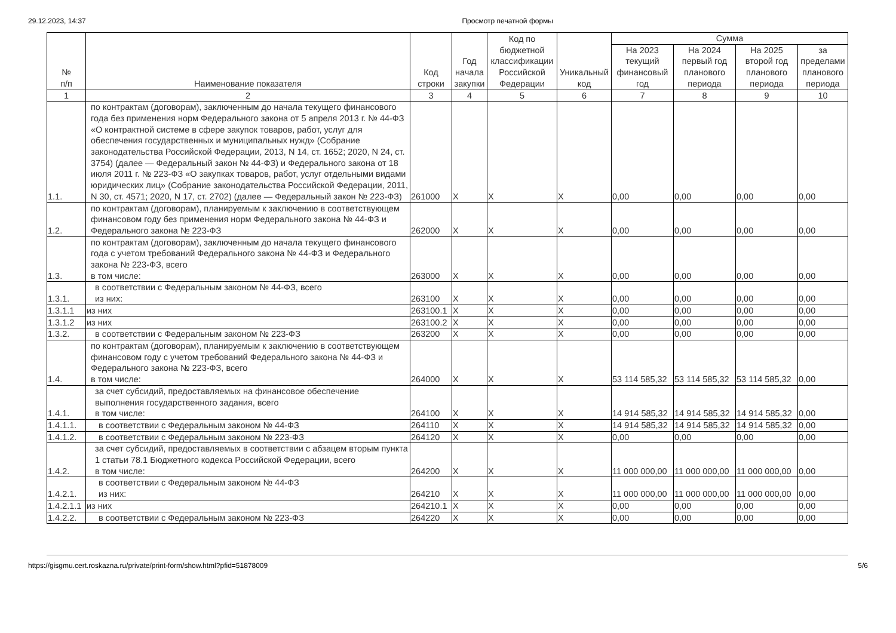29.12.2023, 14:37 Просмотр печатной формы
| № п/п | Наименование показателя | Код строки | Год начала закупки | Код по бюджетной классификации Российской Федерации | Уникальный код | Сумма | | | |
| --- | --- | --- | --- | --- | --- | --- | --- | --- | --- |
| | | | | | | На 2023 текущий финансовый год | На 2024 первый год планового периода | На 2025 второй год планового периода | за пределами планового периода |
| 1 | 2 | 3 | 4 | 5 | 6 | 7 | 8 | 9 | 10 |
| 1.1. | по контрактам (договорам), заключенным до начала текущего финансового года без применения норм Федерального закона от 5 апреля 2013 г. № 44-ФЗ «О контрактной системе в сфере закупок товаров, работ, услуг для обеспечения государственных и муниципальных нужд» (Собрание законодательства Российской Федерации, 2013, N 14, ст. 1652; 2020, N 24, ст. 3754) (далее — Федеральный закон № 44-ФЗ) и Федерального закона от 18 июля 2011 г. № 223-ФЗ «О закупках товаров, работ, услуг отдельными видами юридических лиц» (Собрание законодательства Российской Федерации, 2011, N 30, ст. 4571; 2020, N 17, ст. 2702) (далее — Федеральный закон № 223-ФЗ) | 261000 | X | X | X | 0,00 | 0,00 | 0,00 | 0,00 |
| 1.2. | по контрактам (договорам), планируемым к заключению в соответствующем финансовом году без применения норм Федерального закона № 44-ФЗ и Федерального закона № 223-ФЗ | 262000 | X | X | X | 0,00 | 0,00 | 0,00 | 0,00 |
| 1.3. | по контрактам (договорам), заключенным до начала текущего финансового года с учетом требований Федерального закона № 44-ФЗ и Федерального закона № 223-ФЗ, всего в том числе: | 263000 | X | X | X | 0,00 | 0,00 | 0,00 | 0,00 |
| 1.3.1. | в соответствии с Федеральным законом № 44-ФЗ, всего из них: | 263100 | X | X | X | 0,00 | 0,00 | 0,00 | 0,00 |
| 1.3.1.1 | из них | 263100.1 | X | X | X | 0,00 | 0,00 | 0,00 | 0,00 |
| 1.3.1.2 | из них | 263100.2 | X | X | X | 0,00 | 0,00 | 0,00 | 0,00 |
| 1.3.2. | в соответствии с Федеральным законом № 223-ФЗ | 263200 | X | X | X | 0,00 | 0,00 | 0,00 | 0,00 |
| 1.4. | по контрактам (договорам), планируемым к заключению в соответствующем финансовом году с учетом требований Федерального закона № 44-ФЗ и Федерального закона № 223-ФЗ, всего в том числе: | 264000 | X | X | X | 53 114 585,32 | 53 114 585,32 | 53 114 585,32 | 0,00 |
| 1.4.1. | за счет субсидий, предоставляемых на финансовое обеспечение выполнения государственного задания, всего в том числе: | 264100 | X | X | X | 14 914 585,32 | 14 914 585,32 | 14 914 585,32 | 0,00 |
| 1.4.1.1. | в соответствии с Федеральным законом № 44-ФЗ | 264110 | X | X | X | 14 914 585,32 | 14 914 585,32 | 14 914 585,32 | 0,00 |
| 1.4.1.2. | в соответствии с Федеральным законом № 223-ФЗ | 264120 | X | X | X | 0,00 | 0,00 | 0,00 | 0,00 |
| 1.4.2. | за счет субсидий, предоставляемых в соответствии с абзацем вторым пункта 1 статьи 78.1 Бюджетного кодекса Российской Федерации, всего в том числе: | 264200 | X | X | X | 11 000 000,00 | 11 000 000,00 | 11 000 000,00 | 0,00 |
| 1.4.2.1. | в соответствии с Федеральным законом № 44-ФЗ из них: | 264210 | X | X | X | 11 000 000,00 | 11 000 000,00 | 11 000 000,00 | 0,00 |
| 1.4.2.1.1 | из них | 264210.1 | X | X | X | 0,00 | 0,00 | 0,00 | 0,00 |
| 1.4.2.2. | в соответствии с Федеральным законом № 223-ФЗ | 264220 | X | X | X | 0,00 | 0,00 | 0,00 | 0,00 |
https://gisgmu.cert.roskazna.ru/private/print-form/show.html?pfid=51878009 5/6